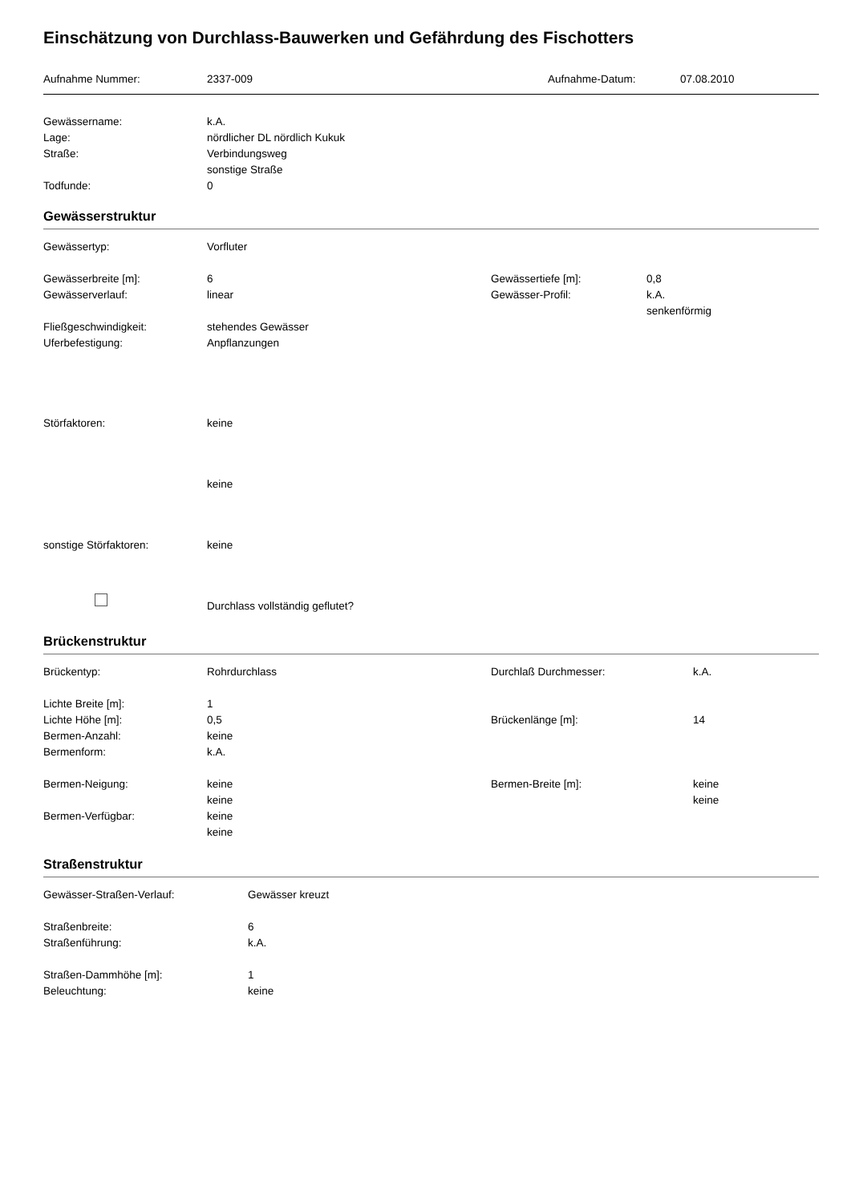Einschätzung von Durchlass-Bauwerken und Gefährdung des Fischotters
Aufnahme Nummer: 2337-009 Aufnahme-Datum: 07.08.2010
Gewässername: k.A.
Lage: nördlicher DL nördlich Kukuk
Straße: Verbindungsweg
sonstige Straße
Todfunde: 0
Gewässerstruktur
Gewässertyp: Vorfluter
Gewässerbreite [m]: 6 Gewässertiefe [m]: 0,8
Gewässerverlauf: linear Gewässer-Profil: k.A.
senkenförmig
Fließgeschwindigkeit: stehendes Gewässer
Uferbefestigung: Anpflanzungen
Störfaktoren: keine
keine
sonstige Störfaktoren: keine
Durchlass vollständig geflutet?
Brückenstruktur
Brückentyp: Rohrdurchlass Durchlaß Durchmesser: k.A.
Lichte Breite [m]: 1
Lichte Höhe [m]: 0,5 Brückenlänge [m]: 14
Bermen-Anzahl: keine
Bermenform: k.A.
Bermen-Neigung: keine Bermen-Breite [m]: keine
keine keine
Bermen-Verfügbar: keine
keine
Straßenstruktur
Gewässer-Straßen-Verlauf: Gewässer kreuzt
Straßenbreite: 6
Straßenführung: k.A.
Straßen-Dammhöhe [m]: 1
Beleuchtung: keine